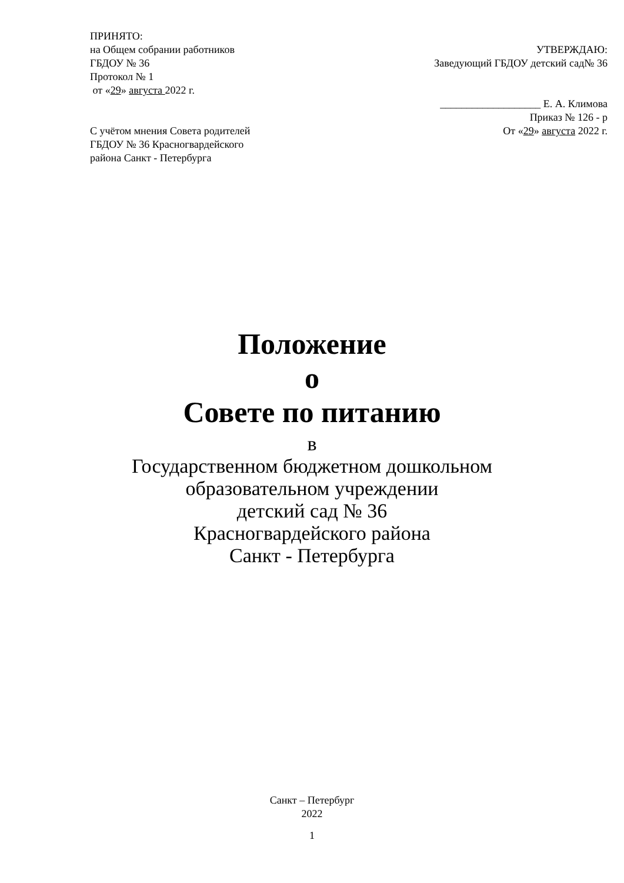ПРИНЯТО:
на Общем собрании работников УТВЕРЖДАЮ:
ГБДОУ № 36 Заведующий ГБДОУ детский сад№ 36
Протокол № 1
от «29» августа 2022 г.
___________________ Е. А. Климова
Приказ № 126 - р
С учётом мнения Совета родителей От «29» августа 2022 г.
ГБДОУ № 36 Красногвардейского
района Санкт - Петербурга
Положение
о
Совете по питанию
в
Государственном бюджетном дошкольном
образовательном учреждении
детский сад № 36
Красногвардейского района
Санкт - Петербурга
Санкт – Петербург
2022
1